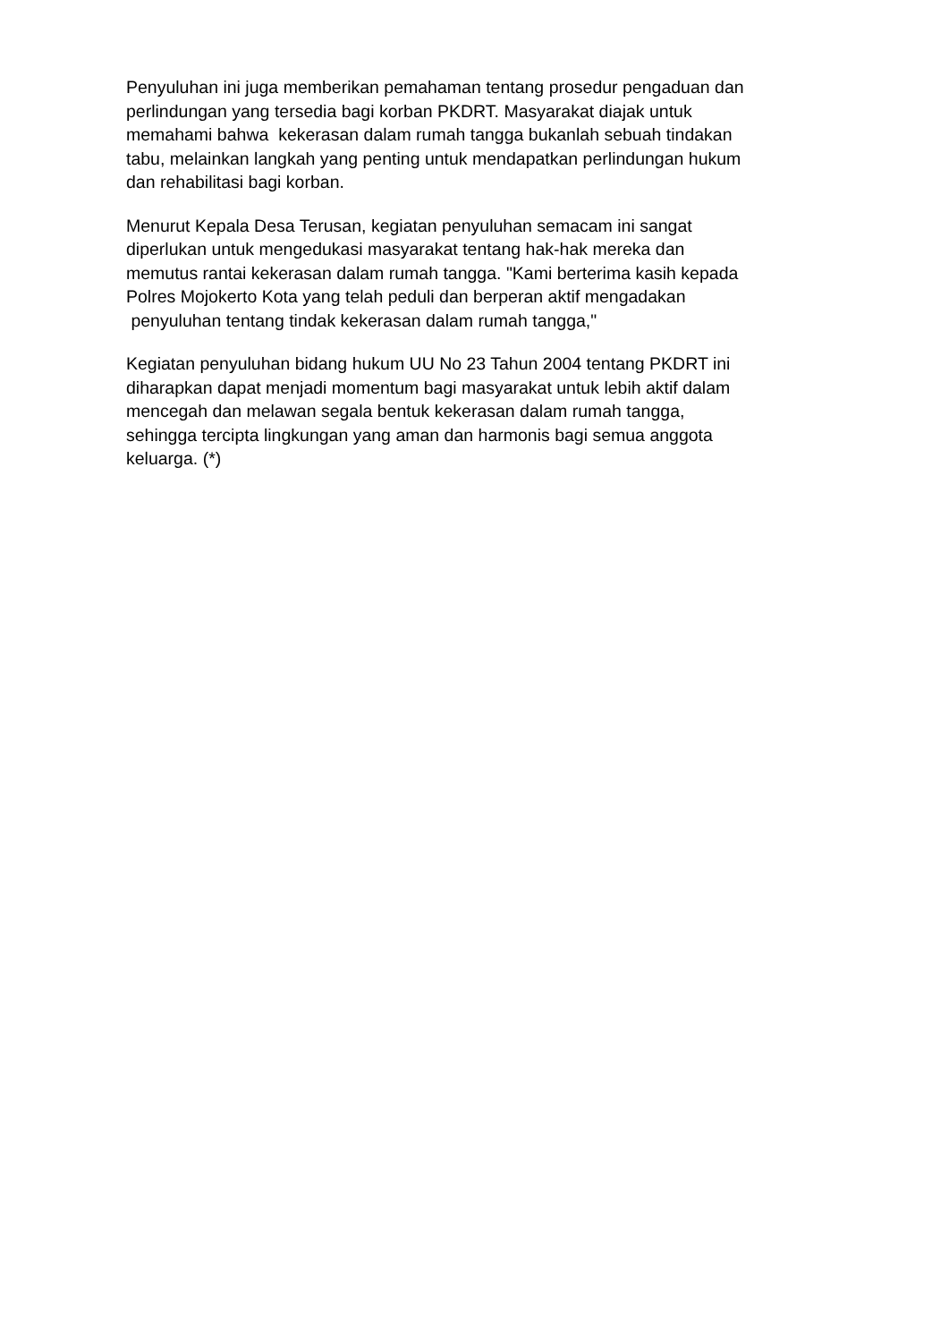Penyuluhan ini juga memberikan pemahaman tentang prosedur pengaduan dan
perlindungan yang tersedia bagi korban PKDRT. Masyarakat diajak untuk
memahami bahwa kekerasan dalam rumah tangga bukanlah sebuah tindakan
tabu, melainkan langkah yang penting untuk mendapatkan perlindungan hukum
dan rehabilitasi bagi korban.
Menurut Kepala Desa Terusan, kegiatan penyuluhan semacam ini sangat
diperlukan untuk mengedukasi masyarakat tentang hak-hak mereka dan
memutus rantai kekerasan dalam rumah tangga. "Kami berterima kasih kepada
Polres Mojokerto Kota yang telah peduli dan berperan aktif mengadakan
penyuluhan tentang tindak kekerasan dalam rumah tangga,"
Kegiatan penyuluhan bidang hukum UU No 23 Tahun 2004 tentang PKDRT ini
diharapkan dapat menjadi momentum bagi masyarakat untuk lebih aktif dalam
mencegah dan melawan segala bentuk kekerasan dalam rumah tangga,
sehingga tercipta lingkungan yang aman dan harmonis bagi semua anggota
keluarga. (*)